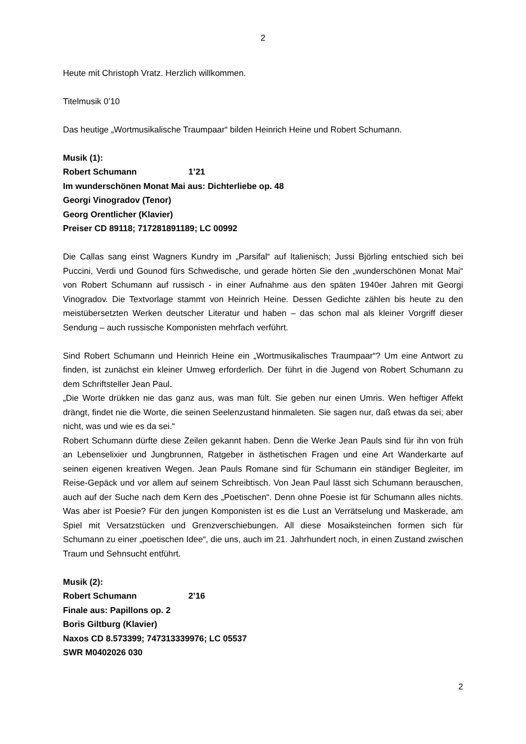2
Heute mit Christoph Vratz. Herzlich willkommen.
Titelmusik 0’10
Das heutige „Wortmusikalische Traumpaar“ bilden Heinrich Heine und Robert Schumann.
Musik (1):
Robert Schumann 1’21
Im wunderschönen Monat Mai aus: Dichterliebe op. 48
Georgi Vinogradov (Tenor)
Georg Orentlicher (Klavier)
Preiser CD 89118; 717281891189; LC 00992
Die Callas sang einst Wagners Kundry im „Parsifal“ auf Italienisch; Jussi Björling entschied sich bei Puccini, Verdi und Gounod fürs Schwedische, und gerade hörten Sie den „wunderschönen Monat Mai“ von Robert Schumann auf russisch - in einer Aufnahme aus den späten 1940er Jahren mit Georgi Vinogradov. Die Textvorlage stammt von Heinrich Heine. Dessen Gedichte zählen bis heute zu den meistübersetzten Werken deutscher Literatur und haben – das schon mal als kleiner Vorgriff dieser Sendung – auch russische Komponisten mehrfach verführt.
Sind Robert Schumann und Heinrich Heine ein „Wortmusikalisches Traumpaar“? Um eine Antwort zu finden, ist zunächst ein kleiner Umweg erforderlich. Der führt in die Jugend von Robert Schumann zu dem Schriftsteller Jean Paul.
„Die Worte drükken nie das ganz aus, was man fült. Sie geben nur einen Umris. Wen heftiger Affekt drängt, findet nie die Worte, die seinen Seelenzustand hinmaleten. Sie sagen nur, daß etwas da sei; aber nicht, was und wie es da sei.“
Robert Schumann dürfte diese Zeilen gekannt haben. Denn die Werke Jean Pauls sind für ihn von früh an Lebenselixier und Jungbrunnen, Ratgeber in ästhetischen Fragen und eine Art Wanderkarte auf seinen eigenen kreativen Wegen. Jean Pauls Romane sind für Schumann ein ständiger Begleiter, im Reise-Gepäck und vor allem auf seinem Schreibtisch. Von Jean Paul lässt sich Schumann berauschen, auch auf der Suche nach dem Kern des „Poetischen“. Denn ohne Poesie ist für Schumann alles nichts. Was aber ist Poesie? Für den jungen Komponisten ist es die Lust an Verrätselung und Maskerade, am Spiel mit Versatzstücken und Grenzverschiebungen. All diese Mosaiksteinchen formen sich für Schumann zu einer „poetischen Idee“, die uns, auch im 21. Jahrhundert noch, in einen Zustand zwischen Traum und Sehnsucht entführt.
Musik (2):
Robert Schumann 2’16
Finale aus: Papillons op. 2
Boris Giltburg (Klavier)
Naxos CD 8.573399; 747313339976; LC 05537
SWR M0402026 030
2